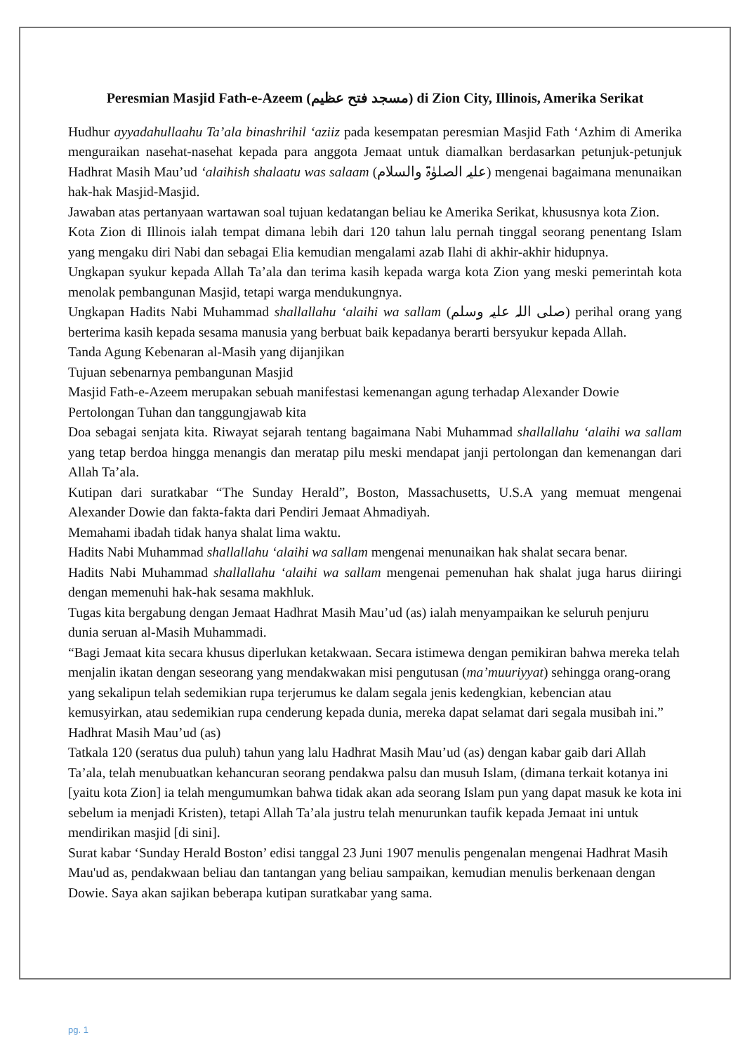Peresmian Masjid Fath-e-Azeem (مسجد فتح عظیم) di Zion City, Illinois, Amerika Serikat
Hudhur ayyadahullaahu Ta’ala binashrihil ‘aziiz pada kesempatan peresmian Masjid Fath ‘Azhim di Amerika menguraikan nasehat-nasehat kepada para anggota Jemaat untuk diamalkan berdasarkan petunjuk-petunjuk Hadhrat Masih Mau’ud ‘alaihish shalaatu was salaam (عليہ الصلوٰۃ والسلام) mengenai bagaimana menunaikan hak-hak Masjid-Masjid.
Jawaban atas pertanyaan wartawan soal tujuan kedatangan beliau ke Amerika Serikat, khususnya kota Zion.
Kota Zion di Illinois ialah tempat dimana lebih dari 120 tahun lalu pernah tinggal seorang penentang Islam yang mengaku diri Nabi dan sebagai Elia kemudian mengalami azab Ilahi di akhir-akhir hidupnya.
Ungkapan syukur kepada Allah Ta’ala dan terima kasih kepada warga kota Zion yang meski pemerintah kota menolak pembangunan Masjid, tetapi warga mendukungnya.
Ungkapan Hadits Nabi Muhammad shallallahu ‘alaihi wa sallam (صلی اللہ علیہ وسلم) perihal orang yang berterima kasih kepada sesama manusia yang berbuat baik kepadanya berarti bersyukur kepada Allah.
Tanda Agung Kebenaran al-Masih yang dijanjikan
Tujuan sebenarnya pembangunan Masjid
Masjid Fath-e-Azeem merupakan sebuah manifestasi kemenangan agung terhadap Alexander Dowie
Pertolongan Tuhan dan tanggungjawab kita
Doa sebagai senjata kita. Riwayat sejarah tentang bagaimana Nabi Muhammad shallallahu ‘alaihi wa sallam yang tetap berdoa hingga menangis dan meratap pilu meski mendapat janji pertolongan dan kemenangan dari Allah Ta’ala.
Kutipan dari suratkabar “The Sunday Herald”, Boston, Massachusetts, U.S.A yang memuat mengenai Alexander Dowie dan fakta-fakta dari Pendiri Jemaat Ahmadiyah.
Memahami ibadah tidak hanya shalat lima waktu.
Hadits Nabi Muhammad shallallahu ‘alaihi wa sallam mengenai menunaikan hak shalat secara benar.
Hadits Nabi Muhammad shallallahu ‘alaihi wa sallam mengenai pemenuhan hak shalat juga harus diiringi dengan memenuhi hak-hak sesama makhluk.
Tugas kita bergabung dengan Jemaat Hadhrat Masih Mau’ud (as) ialah menyampaikan ke seluruh penjuru dunia seruan al-Masih Muhammadi.
“Bagi Jemaat kita secara khusus diperlukan ketakwaan. Secara istimewa dengan pemikiran bahwa mereka telah menjalin ikatan dengan seseorang yang mendakwakan misi pengutusan (ma’muuriyyat) sehingga orang-orang yang sekalipun telah sedemikian rupa terjerumus ke dalam segala jenis kedengkian, kebencian atau kemusyirkan, atau sedemikian rupa cenderung kepada dunia, mereka dapat selamat dari segala musibah ini.” Hadhrat Masih Mau’ud (as)
Tatkala 120 (seratus dua puluh) tahun yang lalu Hadhrat Masih Mau’ud (as) dengan kabar gaib dari Allah Ta’ala, telah menubuatkan kehancuran seorang pendakwa palsu dan musuh Islam, (dimana terkait kotanya ini [yaitu kota Zion] ia telah mengumumkan bahwa tidak akan ada seorang Islam pun yang dapat masuk ke kota ini sebelum ia menjadi Kristen), tetapi Allah Ta’ala justru telah menurunkan taufik kepada Jemaat ini untuk mendirikan masjid [di sini].
Surat kabar ‘Sunday Herald Boston’ edisi tanggal 23 Juni 1907 menulis pengenalan mengenai Hadhrat Masih Mau'ud as, pendakwaan beliau dan tantangan yang beliau sampaikan, kemudian menulis berkenaan dengan Dowie. Saya akan sajikan beberapa kutipan suratkabar yang sama.
pg. 1